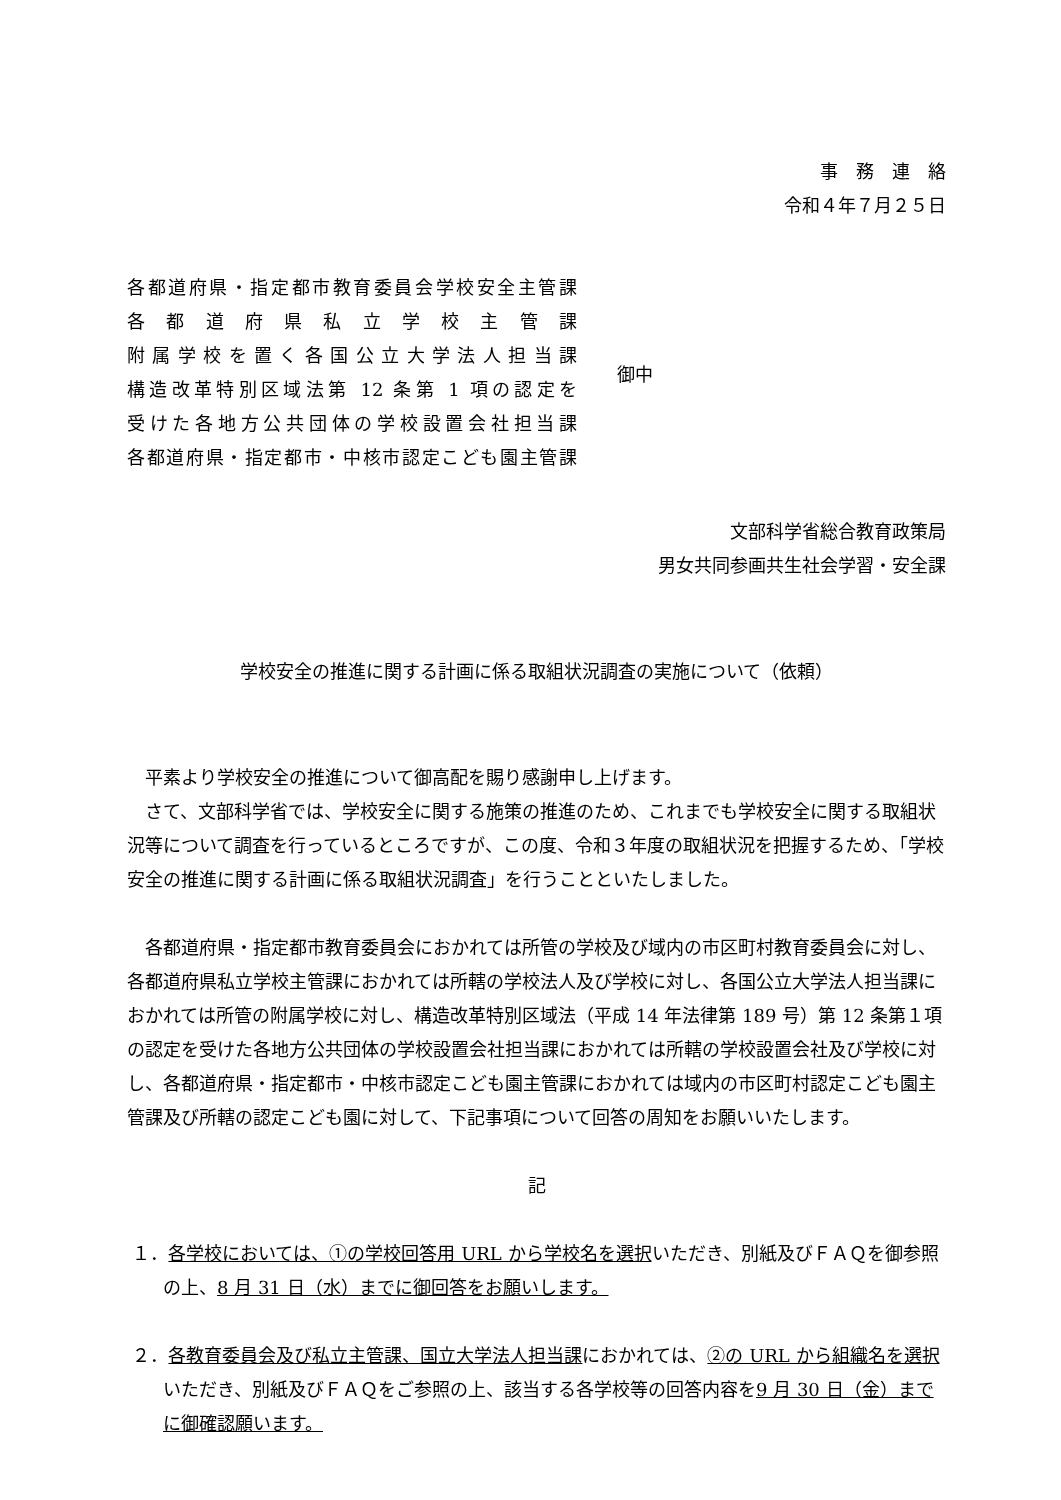事　務　連　絡
令和４年７月２５日
各都道府県・指定都市教育委員会学校安全主管課
各都道府県私立学校主管課
附属学校を置く各国公立大学法人担当課
構造改革特別区域法第 12 条第 1 項の認定を
受けた各地方公共団体の学校設置会社担当課
各都道府県・指定都市・中核市認定こども園主管課
御中
文部科学省総合教育政策局
男女共同参画共生社会学習・安全課
学校安全の推進に関する計画に係る取組状況調査の実施について（依頼）
平素より学校安全の推進について御高配を賜り感謝申し上げます。
さて、文部科学省では、学校安全に関する施策の推進のため、これまでも学校安全に関する取組状況等について調査を行っているところですが、この度、令和３年度の取組状況を把握するため、「学校安全の推進に関する計画に係る取組状況調査」を行うことといたしました。
各都道府県・指定都市教育委員会におかれては所管の学校及び域内の市区町村教育委員会に対し、各都道府県私立学校主管課におかれては所轄の学校法人及び学校に対し、各国公立大学法人担当課におかれては所管の附属学校に対し、構造改革特別区域法（平成 14 年法律第 189 号）第 12 条第１項の認定を受けた各地方公共団体の学校設置会社担当課におかれては所轄の学校設置会社及び学校に対し、各都道府県・指定都市・中核市認定こども園主管課におかれては域内の市区町村認定こども園主管課及び所轄の認定こども園に対して、下記事項について回答の周知をお願いいたします。
記
１．各学校においては、①の学校回答用 URL から学校名を選択いただき、別紙及びＦＡＱを御参照の上、8 月 31 日（水）までに御回答をお願いします。
２．各教育委員会及び私立主管課、国立大学法人担当課におかれては、②の URL から組織名を選択いただき、別紙及びＦＡＱをご参照の上、該当する各学校等の回答内容を9 月 30 日（金）までに御確認願います。